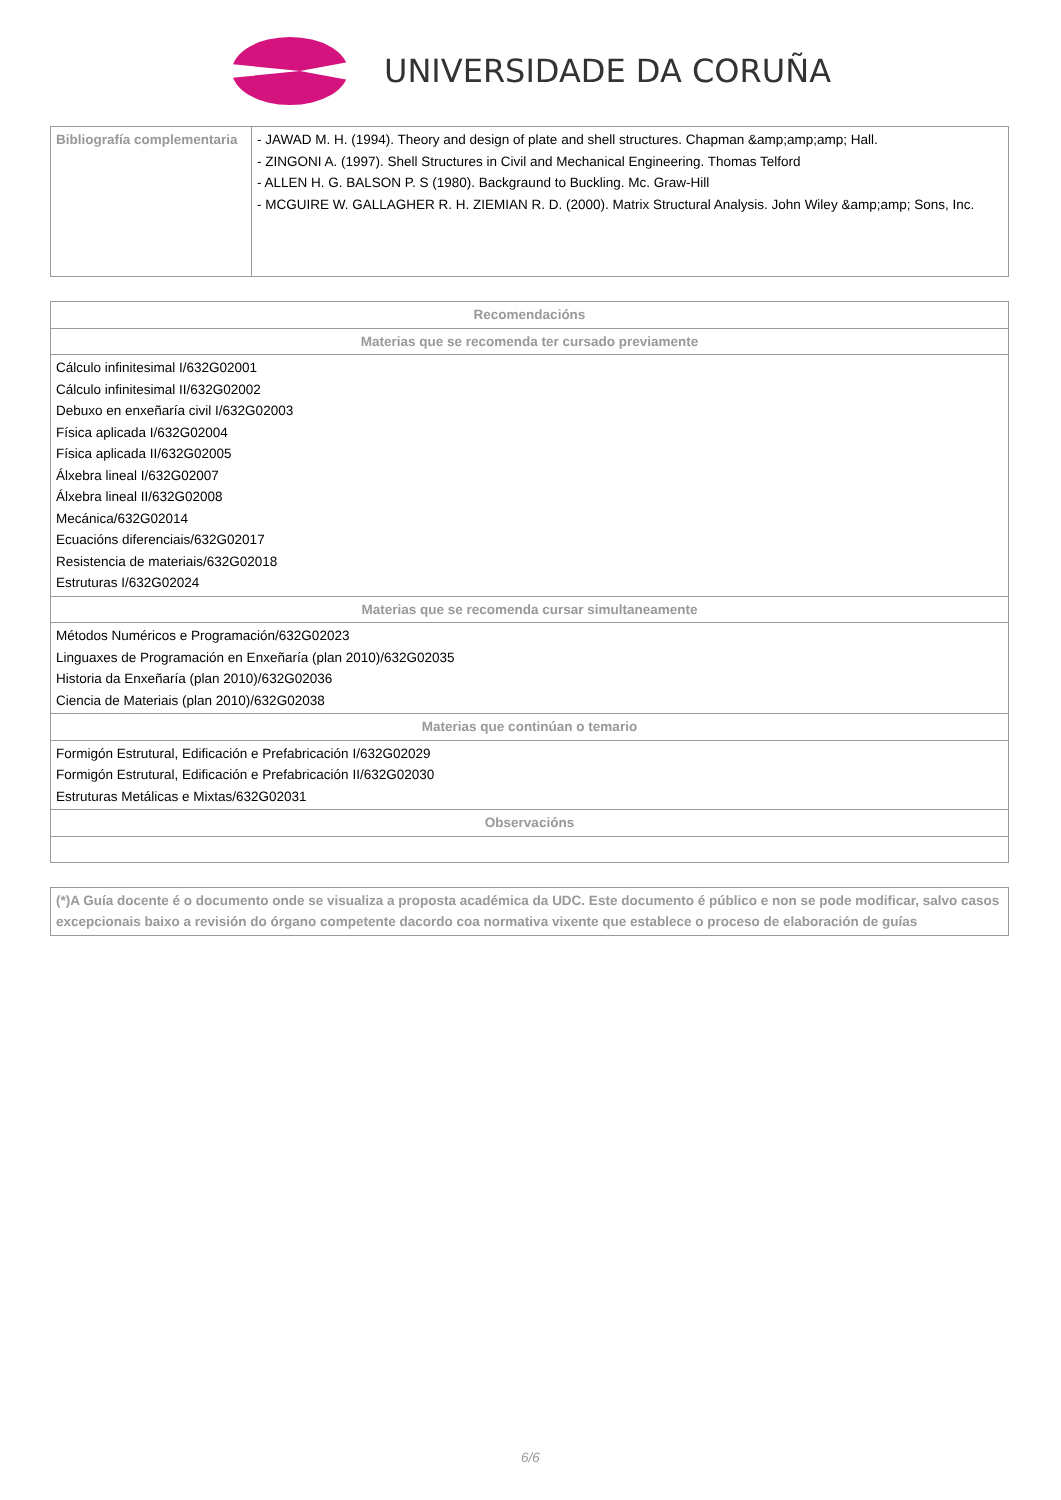UNIVERSIDADE DA CORUÑA
| Bibliografía complementaria | - JAWAD M. H. (1994). Theory and design of plate and shell structures. Chapman &amp;amp;amp; Hall. - ZINGONI A. (1997). Shell Structures in Civil and Mechanical Engineering. Thomas Telford - ALLEN H. G. BALSON P. S (1980). Backgraund to Buckling. Mc. Graw-Hill - MCGUIRE W. GALLAGHER R. H. ZIEMIAN R. D. (2000). Matrix Structural Analysis. John Wiley &amp;amp; Sons, Inc. |
| Recomendacións |
| --- |
| Materias que se recomenda ter cursado previamente |
| Cálculo infinitesimal I/632G02001 Cálculo infinitesimal II/632G02002 Debuxo en enxeñaría civil I/632G02003 Física aplicada I/632G02004 Física aplicada II/632G02005 Álxebra lineal I/632G02007 Álxebra lineal II/632G02008 Mecánica/632G02014 Ecuacións diferenciais/632G02017 Resistencia de materiais/632G02018 Estruturas I/632G02024 |
| Materias que se recomenda cursar simultaneamente |
| Métodos Numéricos e Programación/632G02023 Linguaxes de Programación en Enxeñaría (plan 2010)/632G02035 Historia da Enxeñaría (plan 2010)/632G02036 Ciencia de Materiais (plan 2010)/632G02038 |
| Materias que continúan o temario |
| Formigón Estrutural, Edificación e Prefabricación I/632G02029 Formigón Estrutural, Edificación e Prefabricación II/632G02030 Estruturas Metálicas e Mixtas/632G02031 |
| Observacións |
| (*)A Guía docente é o documento onde se visualiza a proposta académica da UDC. Este documento é público e non se pode modificar, salvo casos excepcionais baixo a revisión do órgano competente dacordo coa normativa vixente que establece o proceso de elaboración de guías |
6/6